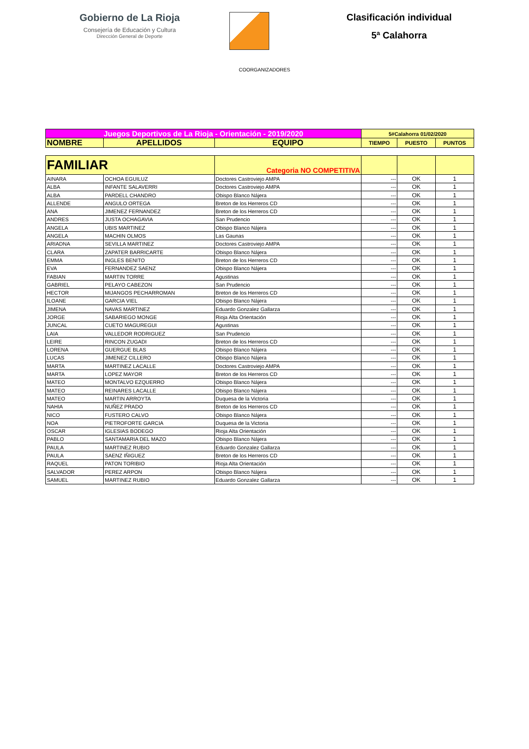Gobierno de La Rioja
Consejería de Educación y Cultura
Dirección General de Deporte
Clasificación individual
5ª Calahorra
COORGANIZADORES
| Juegos Deportivos de La Rioja - Orientación - 2019/2020 | | | 5#Calahorra 01/02/2020 | | |
| NOMBRE | APELLIDOS | EQUIPO | TIEMPO | PUESTO | PUNTOS |
| FAMILIAR | | Categoria NO COMPETITIVA | | | |
| AINARA | OCHOA EGUILUZ | Doctores Castroviejo AMPA | --- | OK | 1 |
| ALBA | INFANTE SALAVERRI | Doctores Castroviejo AMPA | --- | OK | 1 |
| ALBA | PARDELL CHANDRO | Obispo Blanco Nájera | --- | OK | 1 |
| ALLENDE | ANGULO ORTEGA | Breton de los Herreros CD | --- | OK | 1 |
| ANA | JIMENEZ FERNANDEZ | Breton de los Herreros CD | --- | OK | 1 |
| ANDRES | JUSTA OCHAGAVIA | San Prudencio | --- | OK | 1 |
| ANGELA | UBIS MARTINEZ | Obispo Blanco Nájera | --- | OK | 1 |
| ANGELA | MACHIN OLMOS | Las Gaunas | --- | OK | 1 |
| ARIADNA | SEVILLA MARTINEZ | Doctores Castroviejo AMPA | --- | OK | 1 |
| CLARA | ZAPATER BARRICARTE | Obispo Blanco Nájera | --- | OK | 1 |
| EMMA | INGLES BENITO | Breton de los Herreros CD | --- | OK | 1 |
| EVA | FERNANDEZ SAENZ | Obispo Blanco Nájera | --- | OK | 1 |
| FABIAN | MARTIN TORRE | Agustinas | --- | OK | 1 |
| GABRIEL | PELAYO CABEZON | San Prudencio | --- | OK | 1 |
| HECTOR | MIJANGOS PECHARROMAN | Breton de los Herreros CD | --- | OK | 1 |
| ILOANE | GARCIA VIEL | Obispo Blanco Nájera | --- | OK | 1 |
| JIMENA | NAVAS MARTINEZ | Eduardo Gonzalez Gallarza | --- | OK | 1 |
| JORGE | SABARIEGO MONGE | Rioja Alta Orientación | --- | OK | 1 |
| JUNCAL | CUETO MAGUREGUI | Agustinas | --- | OK | 1 |
| LAIA | VALLEDOR RODRIGUEZ | San Prudencio | --- | OK | 1 |
| LEIRE | RINCON ZUGADI | Breton de los Herreros CD | --- | OK | 1 |
| LORENA | GUERGUE BLAS | Obispo Blanco Nájera | --- | OK | 1 |
| LUCAS | JIMENEZ CILLERO | Obispo Blanco Nájera | --- | OK | 1 |
| MARTA | MARTINEZ LACALLE | Doctores Castroviejo AMPA | --- | OK | 1 |
| MARTA | LOPEZ MAYOR | Breton de los Herreros CD | --- | OK | 1 |
| MATEO | MONTALVO EZQUERRO | Obispo Blanco Nájera | --- | OK | 1 |
| MATEO | REINARES LACALLE | Obispo Blanco Nájera | --- | OK | 1 |
| MATEO | MARTIN ARROYTA | Duquesa de la Victoria | --- | OK | 1 |
| NAHIA | NUÑEZ PRADO | Breton de los Herreros CD | --- | OK | 1 |
| NICO | FUSTERO CALVO | Obispo Blanco Nájera | --- | OK | 1 |
| NOA | PIETROFORTE GARCIA | Duquesa de la Victoria | --- | OK | 1 |
| OSCAR | IGLESIAS BODEGO | Rioja Alta Orientación | --- | OK | 1 |
| PABLO | SANTAMARIA DEL MAZO | Obispo Blanco Nájera | --- | OK | 1 |
| PAULA | MARTINEZ RUBIO | Eduardo Gonzalez Gallarza | --- | OK | 1 |
| PAULA | SAENZ IÑIGUEZ | Breton de los Herreros CD | --- | OK | 1 |
| RAQUEL | PATON TORIBIO | Rioja Alta Orientación | --- | OK | 1 |
| SALVADOR | PEREZ ARPON | Obispo Blanco Nájera | --- | OK | 1 |
| SAMUEL | MARTINEZ RUBIO | Eduardo Gonzalez Gallarza | --- | OK | 1 |